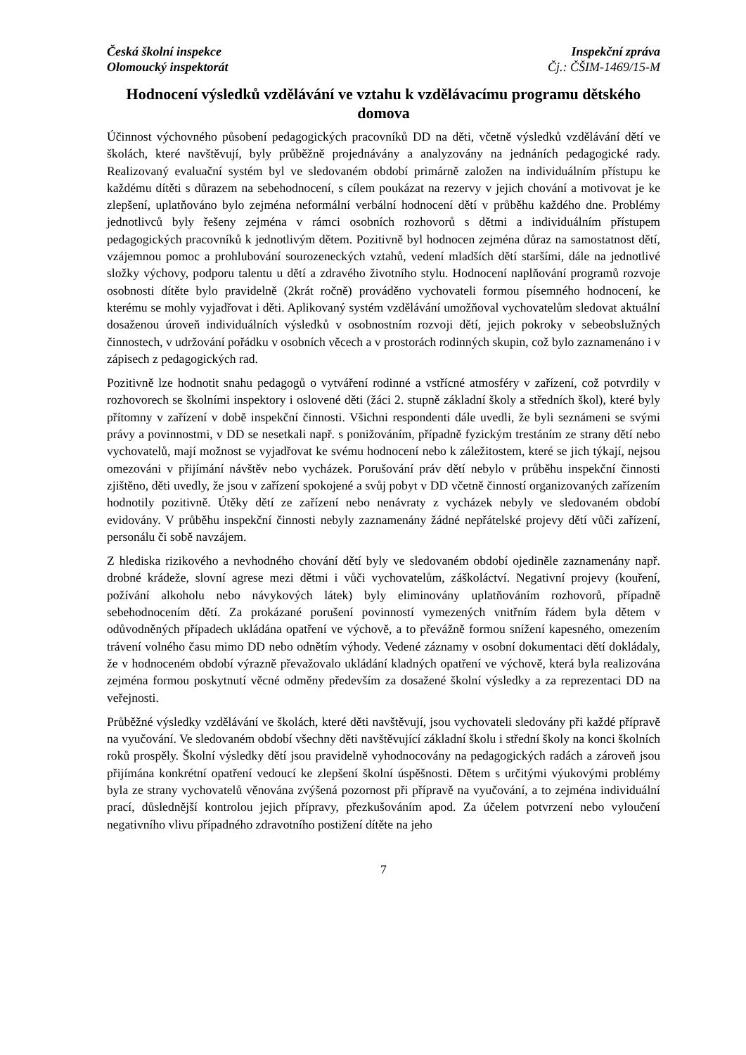Česká školní inspekce
Olomoucký inspektorát
Inspekční zpráva
Čj.: ČŠIM-1469/15-M
Hodnocení výsledků vzdělávání ve vztahu k vzdělávacímu programu dětského domova
Účinnost výchovného působení pedagogických pracovníků DD na děti, včetně výsledků vzdělávání dětí ve školách, které navštěvují, byly průběžně projednávány a analyzovány na jednáních pedagogické rady. Realizovaný evaluační systém byl ve sledovaném období primárně založen na individuálním přístupu ke každému dítěti s důrazem na sebehodnocení, s cílem poukázat na rezervy v jejich chování a motivovat je ke zlepšení, uplatňováno bylo zejména neformální verbální hodnocení dětí v průběhu každého dne. Problémy jednotlivců byly řešeny zejména v rámci osobních rozhovorů s dětmi a individuálním přístupem pedagogických pracovníků k jednotlivým dětem. Pozitivně byl hodnocen zejména důraz na samostatnost dětí, vzájemnou pomoc a prohlubování sourozeneckých vztahů, vedení mladších dětí staršími, dále na jednotlivé složky výchovy, podporu talentu u dětí a zdravého životního stylu. Hodnocení naplňování programů rozvoje osobnosti dítěte bylo pravidelně (2krát ročně) prováděno vychovateli formou písemného hodnocení, ke kterému se mohly vyjadřovat i děti. Aplikovaný systém vzdělávání umožňoval vychovatelům sledovat aktuální dosaženou úroveň individuálních výsledků v osobnostním rozvoji dětí, jejich pokroky v sebeobslužných činnostech, v udržování pořádku v osobních věcech a v prostorách rodinných skupin, což bylo zaznamenáno i v zápisech z pedagogických rad.
Pozitivně lze hodnotit snahu pedagogů o vytváření rodinné a vstřícné atmosféry v zařízení, což potvrdily v rozhovorech se školními inspektory i oslovené děti (žáci 2. stupně základní školy a středních škol), které byly přítomny v zařízení v době inspekční činnosti. Všichni respondenti dále uvedli, že byli seznámeni se svými právy a povinnostmi, v DD se nesetkali např. s ponižováním, případně fyzickým trestáním ze strany dětí nebo vychovatelů, mají možnost se vyjadřovat ke svému hodnocení nebo k záležitostem, které se jich týkají, nejsou omezováni v přijímání návštěv nebo vycházek. Porušování práv dětí nebylo v průběhu inspekční činnosti zjištěno, děti uvedly, že jsou v zařízení spokojené a svůj pobyt v DD včetně činností organizovaných zařízením hodnotily pozitivně. Útěky dětí ze zařízení nebo nenávraty z vycházek nebyly ve sledovaném období evidovány. V průběhu inspekční činnosti nebyly zaznamenány žádné nepřátelské projevy dětí vůči zařízení, personálu či sobě navzájem.
Z hlediska rizikového a nevhodného chování dětí byly ve sledovaném období ojediněle zaznamenány např. drobné krádeže, slovní agrese mezi dětmi i vůči vychovatelům, záškoláctví. Negativní projevy (kouření, požívání alkoholu nebo návykových látek) byly eliminovány uplatňováním rozhovorů, případně sebehodnocením dětí. Za prokázané porušení povinností vymezených vnitřním řádem byla dětem v odůvodněných případech ukládána opatření ve výchově, a to převážně formou snížení kapesného, omezením trávení volného času mimo DD nebo odnětím výhody. Vedené záznamy v osobní dokumentaci dětí dokládaly, že v hodnoceném období výrazně převažovalo ukládání kladných opatření ve výchově, která byla realizována zejména formou poskytnutí věcné odměny především za dosažené školní výsledky a za reprezentaci DD na veřejnosti.
Průběžné výsledky vzdělávání ve školách, které děti navštěvují, jsou vychovateli sledovány při každé přípravě na vyučování. Ve sledovaném období všechny děti navštěvující základní školu i střední školy na konci školních roků prospěly. Školní výsledky dětí jsou pravidelně vyhodnocovány na pedagogických radách a zároveň jsou přijímána konkrétní opatření vedoucí ke zlepšení školní úspěšnosti. Dětem s určitými výukovými problémy byla ze strany vychovatelů věnována zvýšená pozornost při přípravě na vyučování, a to zejména individuální prací, důslednější kontrolou jejich přípravy, přezkušováním apod. Za účelem potvrzení nebo vyloučení negativního vlivu případného zdravotního postižení dítěte na jeho
7